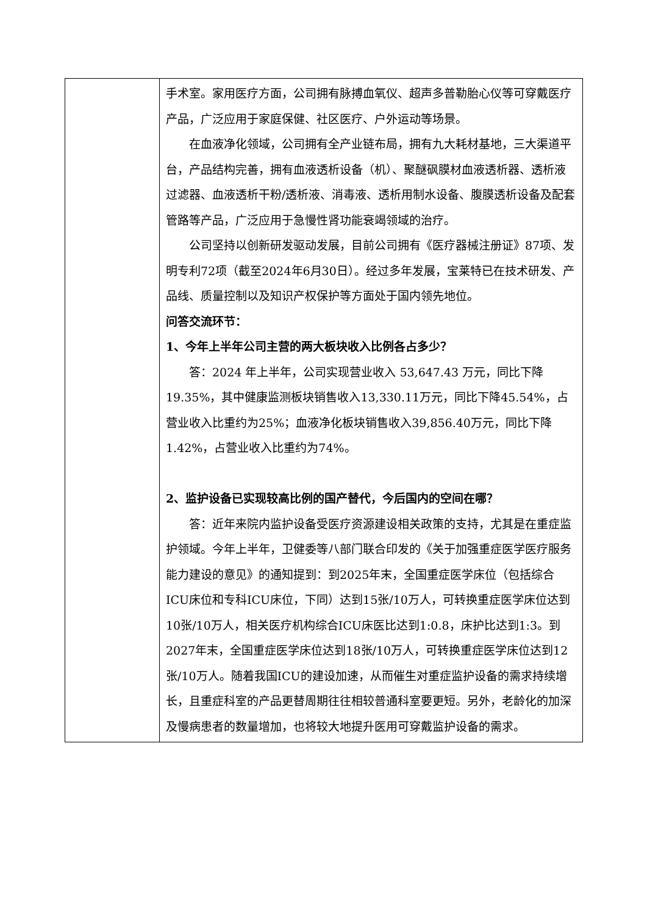| | 手术室。家用医疗方面，公司拥有脉搏血氧仪、超声多普勒胎心仪等可穿戴医疗产品，广泛应用于家庭保健、社区医疗、户外运动等场景。 在血液净化领域，公司拥有全产业链布局，拥有九大耗材基地，三大渠道平台，产品结构完善，拥有血液透析设备（机）、聚醚砜膜材血液透析器、透析液过滤器、血液透析干粉/透析液、消毒液、透析用制水设备、腹膜透析设备及配套管路等产品，广泛应用于急慢性肾功能衰竭领域的治疗。 公司坚持以创新研发驱动发展，目前公司拥有《医疗器械注册证》87项、发明专利72项（截至2024年6月30日）。经过多年发展，宝莱特已在技术研发、产品线、质量控制以及知识产权保护等方面处于国内领先地位。 问答交流环节： 1、今年上半年公司主营的两大板块收入比例各占多少？ 答：2024 年上半年，公司实现营业收入 53,647.43 万元，同比下降19.35%，其中健康监测板块销售收入13,330.11万元，同比下降45.54%，占营业收入比重约为25%；血液净化板块销售收入39,856.40万元，同比下降1.42%，占营业收入比重约为74%。 2、监护设备已实现较高比例的国产替代，今后国内的空间在哪？ 答：近年来院内监护设备受医疗资源建设相关政策的支持，尤其是在重症监护领域。今年上半年，卫健委等八部门联合印发的《关于加强重症医学医疗服务能力建设的意见》的通知提到：到2025年末，全国重症医学床位（包括综合ICU床位和专科ICU床位，下同）达到15张/10万人，可转换重症医学床位达到10张/10万人，相关医疗机构综合ICU床医比达到1:0.8，床护比达到1:3。到2027年末，全国重症医学床位达到18张/10万人，可转换重症医学床位达到12张/10万人。随着我国ICU的建设加速，从而催生对重症监护设备的需求持续增长，且重症科室的产品更替周期往往相较普通科室要更短。另外，老龄化的加深及慢病患者的数量增加，也将较大地提升医用可穿戴监护设备的需求。 |